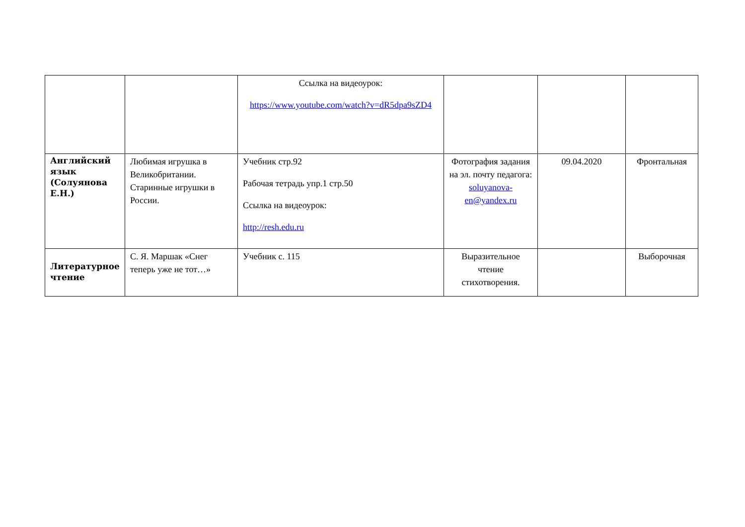| | | Ссылка на видеоурок: https://www.youtube.com/watch?v=dR5dpa9sZD4 | | | |
| Английский язык (Солуянова Е.Н.) | Любимая игрушка в Великобритании. Старинные игрушки в России. | Учебник стр.92 Рабочая тетрадь упр.1 стр.50 Ссылка на видеоурок: http://resh.edu.ru | Фотография задания на эл. почту педагога: soluyanova-en@yandex.ru | 09.04.2020 | Фронтальная |
| Литературное чтение | С. Я. Маршак «Снег теперь уже не тот…» | Учебник с. 115 | Выразительное чтение стихотворения. | | Выборочная |